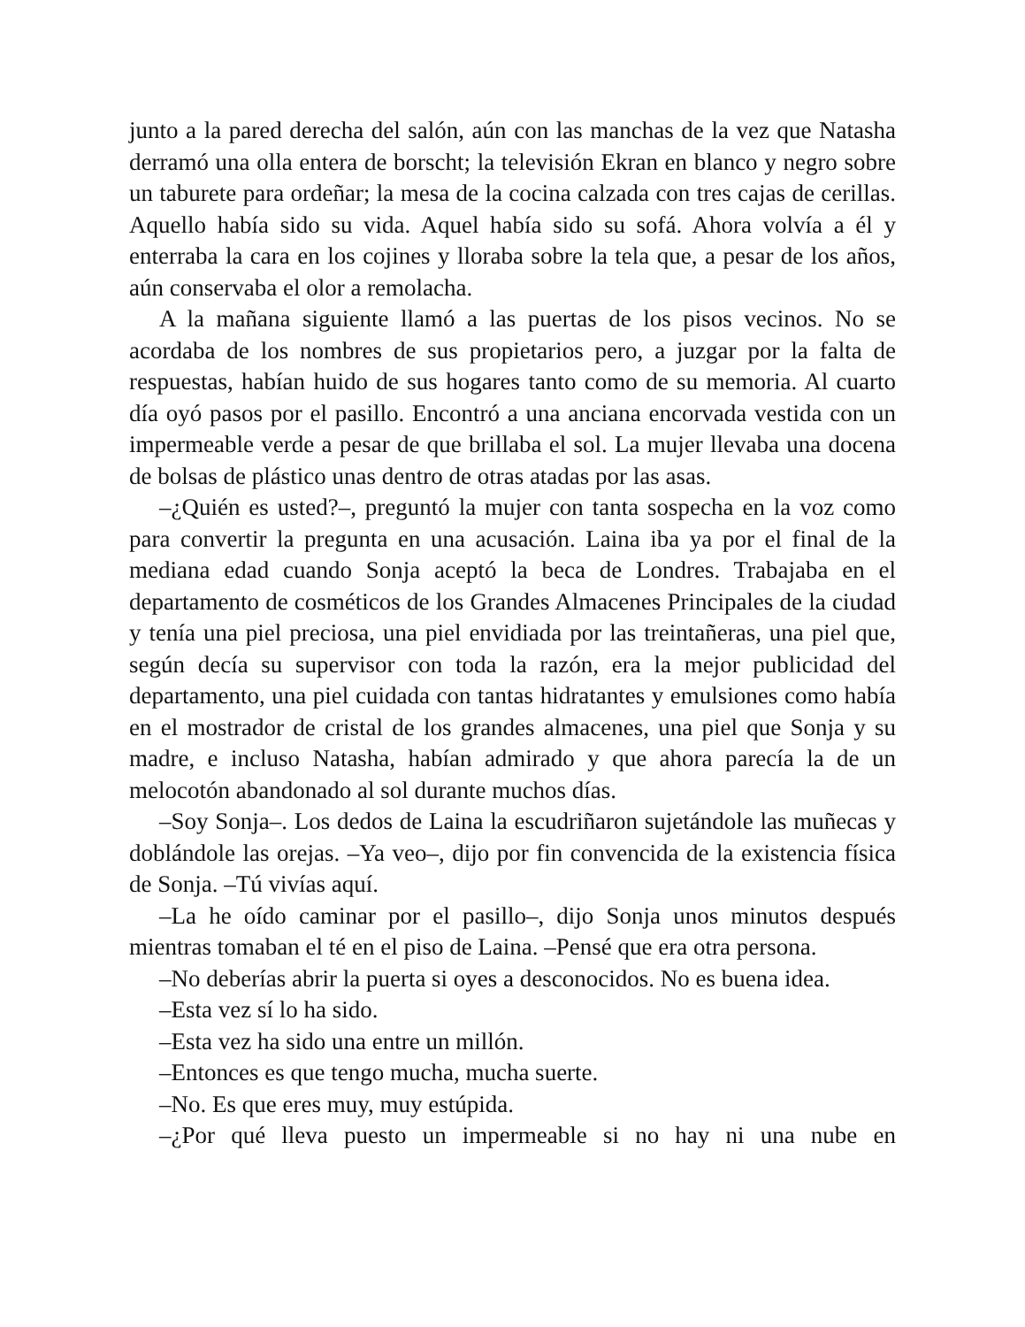junto a la pared derecha del salón, aún con las manchas de la vez que Natasha derramó una olla entera de borscht; la televisión Ekran en blanco y negro sobre un taburete para ordeñar; la mesa de la cocina calzada con tres cajas de cerillas. Aquello había sido su vida. Aquel había sido su sofá. Ahora volvía a él y enterraba la cara en los cojines y lloraba sobre la tela que, a pesar de los años, aún conservaba el olor a remolacha.
A la mañana siguiente llamó a las puertas de los pisos vecinos. No se acordaba de los nombres de sus propietarios pero, a juzgar por la falta de respuestas, habían huido de sus hogares tanto como de su memoria. Al cuarto día oyó pasos por el pasillo. Encontró a una anciana encorvada vestida con un impermeable verde a pesar de que brillaba el sol. La mujer llevaba una docena de bolsas de plástico unas dentro de otras atadas por las asas.
–¿Quién es usted?–, preguntó la mujer con tanta sospecha en la voz como para convertir la pregunta en una acusación. Laina iba ya por el final de la mediana edad cuando Sonja aceptó la beca de Londres. Trabajaba en el departamento de cosméticos de los Grandes Almacenes Principales de la ciudad y tenía una piel preciosa, una piel envidiada por las treintañeras, una piel que, según decía su supervisor con toda la razón, era la mejor publicidad del departamento, una piel cuidada con tantas hidratantes y emulsiones como había en el mostrador de cristal de los grandes almacenes, una piel que Sonja y su madre, e incluso Natasha, habían admirado y que ahora parecía la de un melocotón abandonado al sol durante muchos días.
–Soy Sonja–. Los dedos de Laina la escudriñaron sujetándole las muñecas y doblándole las orejas. –Ya veo–, dijo por fin convencida de la existencia física de Sonja. –Tú vivías aquí.
–La he oído caminar por el pasillo–, dijo Sonja unos minutos después mientras tomaban el té en el piso de Laina. –Pensé que era otra persona.
–No deberías abrir la puerta si oyes a desconocidos. No es buena idea.
–Esta vez sí lo ha sido.
–Esta vez ha sido una entre un millón.
–Entonces es que tengo mucha, mucha suerte.
–No. Es que eres muy, muy estúpida.
–¿Por qué lleva puesto un impermeable si no hay ni una nube en